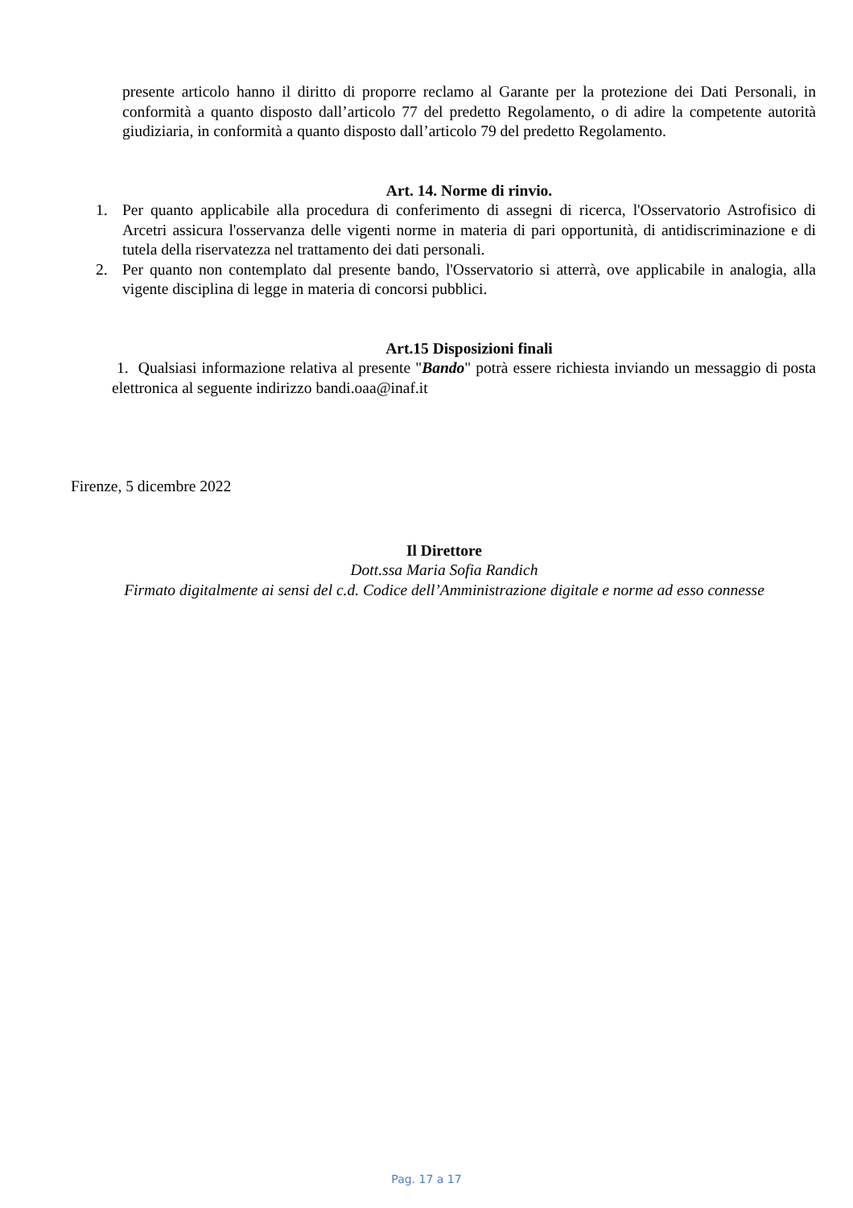presente articolo hanno il diritto di proporre reclamo al Garante per la protezione dei Dati Personali, in conformità a quanto disposto dall’articolo 77 del predetto Regolamento, o di adire la competente autorità giudiziaria, in conformità a quanto disposto dall’articolo 79 del predetto Regolamento.
Art. 14. Norme di rinvio.
1. Per quanto applicabile alla procedura di conferimento di assegni di ricerca, l'Osservatorio Astrofisico di Arcetri assicura l'osservanza delle vigenti norme in materia di pari opportunità, di antidiscriminazione e di tutela della riservatezza nel trattamento dei dati personali.
2. Per quanto non contemplato dal presente bando, l'Osservatorio si atterrà, ove applicabile in analogia, alla vigente disciplina di legge in materia di concorsi pubblici.
Art.15 Disposizioni finali
1. Qualsiasi informazione relativa al presente "Bando" potrà essere richiesta inviando un messaggio di posta elettronica al seguente indirizzo bandi.oaa@inaf.it
Firenze, 5 dicembre 2022
Il Direttore
Dott.ssa Maria Sofia Randich
Firmato digitalmente ai sensi del c.d. Codice dell’Amministrazione digitale e norme ad esso connesse
Pag. 17 a 17